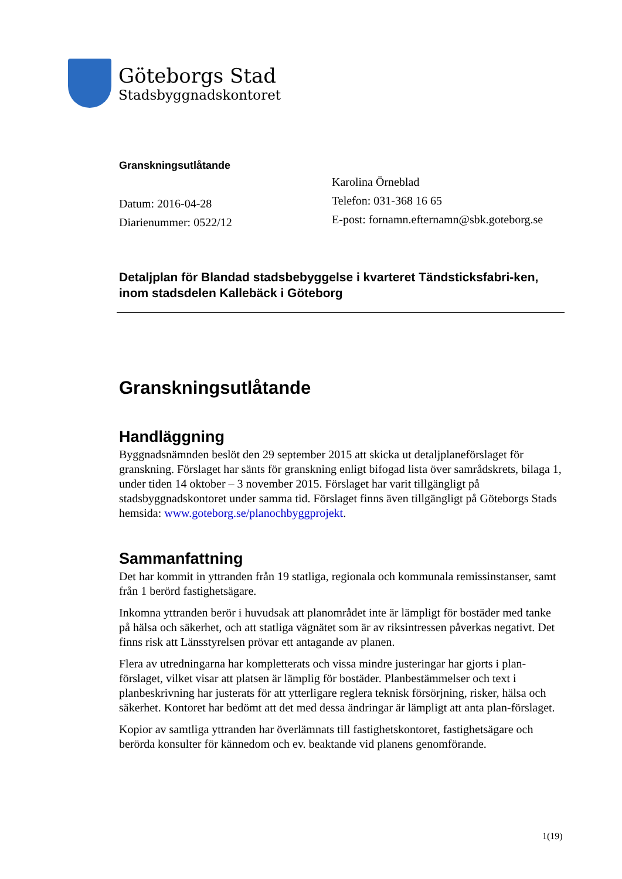Göteborgs Stad
Stadsbyggnadskontoret
Granskningsutlåtande
Datum: 2016-04-28
Diarienummer: 0522/12
Karolina Örneblad
Telefon: 031-368 16 65
E-post: fornamn.efternamn@sbk.goteborg.se
Detaljplan för Blandad stadsbebyggelse i kvarteret Tändsticksfabri-ken, inom stadsdelen Kallebäck i Göteborg
Granskningsutlåtande
Handläggning
Byggnadsnämnden beslöt den 29 september 2015 att skicka ut detaljplaneförslaget för granskning. Förslaget har sänts för granskning enligt bifogad lista över samrådskrets, bilaga 1, under tiden 14 oktober – 3 november 2015. Förslaget har varit tillgängligt på stadsbyggnadskontoret under samma tid. Förslaget finns även tillgängligt på Göteborgs Stads hemsida: www.goteborg.se/planochbyggprojekt.
Sammanfattning
Det har kommit in yttranden från 19 statliga, regionala och kommunala remissinstanser, samt från 1 berörd fastighetsägare.
Inkomna yttranden berör i huvudsak att planområdet inte är lämpligt för bostäder med tanke på hälsa och säkerhet, och att statliga vägnätet som är av riksintressen påverkas negativt. Det finns risk att Länsstyrelsen prövar ett antagande av planen.
Flera av utredningarna har kompletterats och vissa mindre justeringar har gjorts i plan-förslaget, vilket visar att platsen är lämplig för bostäder. Planbestämmelser och text i planbeskrivning har justerats för att ytterligare reglera teknisk försörjning, risker, hälsa och säkerhet. Kontoret har bedömt att det med dessa ändringar är lämpligt att anta plan-förslaget.
Kopior av samtliga yttranden har överlämnats till fastighetskontoret, fastighetsägare och berörda konsulter för kännedom och ev. beaktande vid planens genomförande.
1(19)